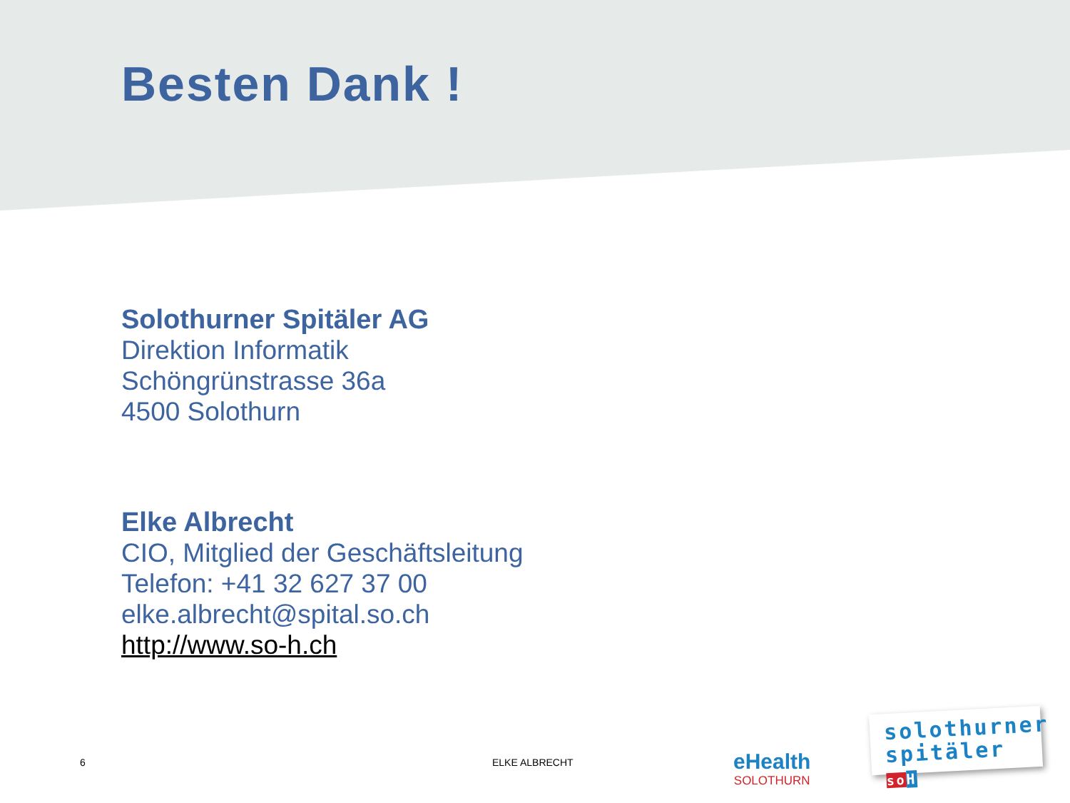Besten Dank !
Solothurner Spitäler AG
Direktion Informatik
Schöngrünstrasse 36a
4500 Solothurn
Elke Albrecht
CIO, Mitglied der Geschäftsleitung
Telefon: +41 32 627 37 00
elke.albrecht@spital.so.ch
http://www.so-h.ch
6 ELKE ALBRECHT
eHealth
SOLOTHURN
solothurner
spitäler so H